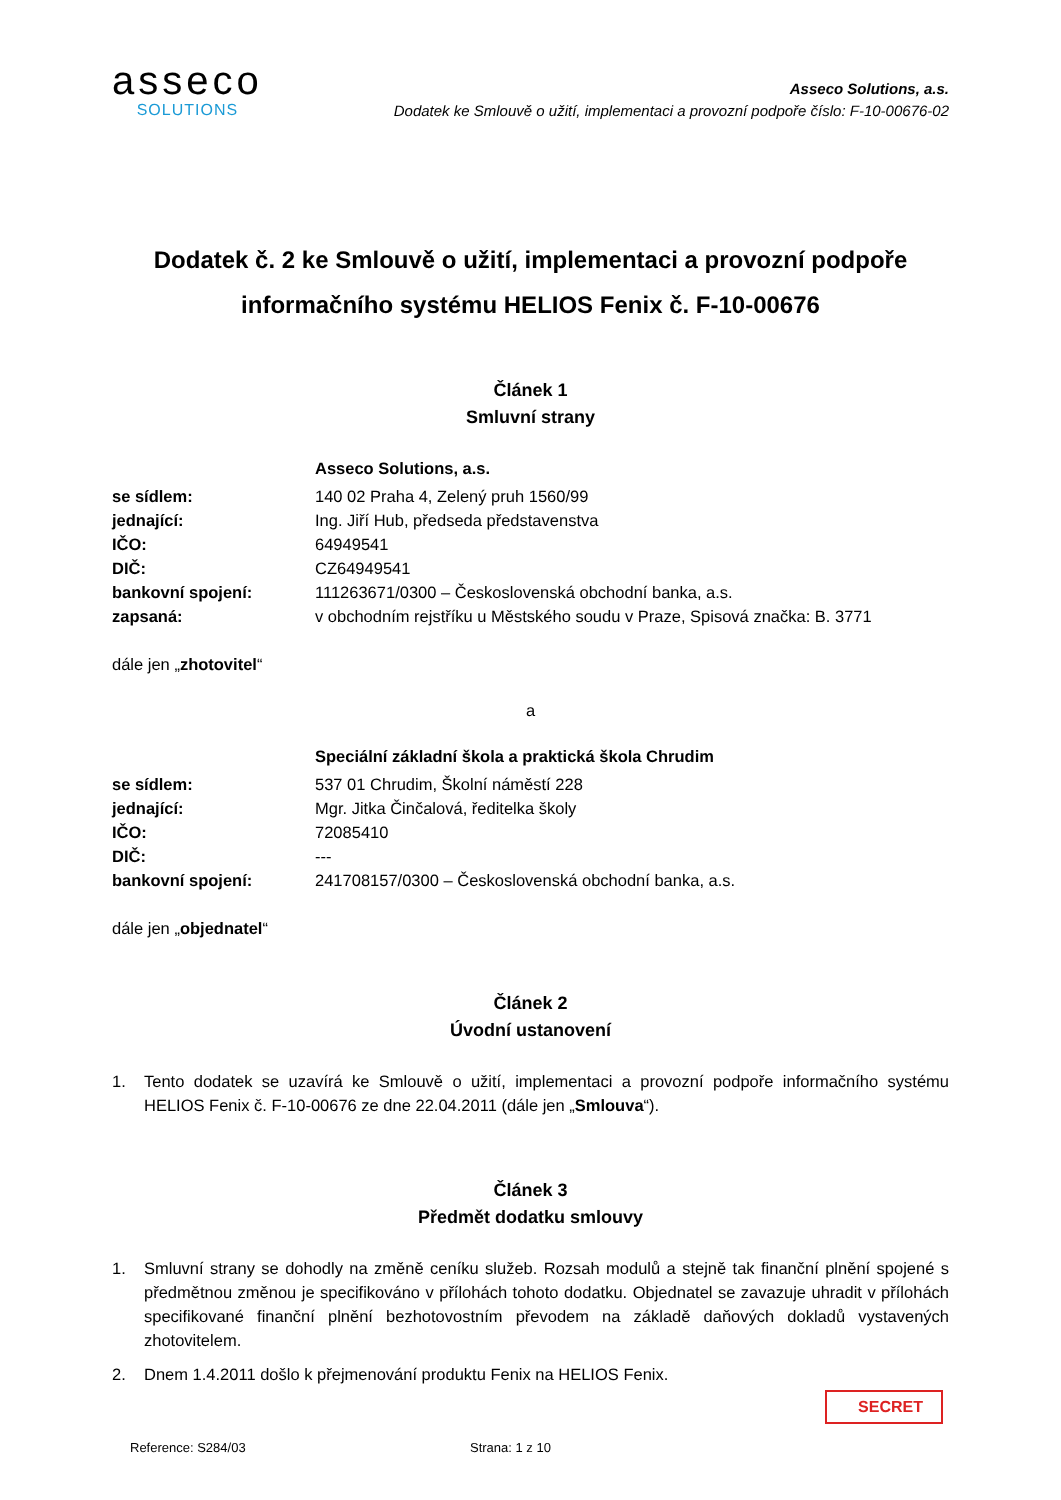asseco
SOLUTIONS
Asseco Solutions, a.s.
Dodatek ke Smlouvě o užití, implementaci a provozní podpoře číslo: F-10-00676-02
Dodatek č. 2 ke Smlouvě o užití, implementaci a provozní podpoře informačního systému HELIOS Fenix č. F-10-00676
Článek 1
Smluvní strany
Asseco Solutions, a.s.
se sídlem: 140 02 Praha 4, Zelený pruh 1560/99
jednající: Ing. Jiří Hub, předseda představenstva
IČO: 64949541
DIČ: CZ64949541
bankovní spojení: 111263671/0300 – Československá obchodní banka, a.s.
zapsaná: v obchodním rejstříku u Městského soudu v Praze, Spisová značka: B. 3771
dále jen „zhotovitel“
a
Speciální základní škola a praktická škola Chrudim
se sídlem: 537 01 Chrudim, Školní náměstí 228
jednající: Mgr. Jitka Činčalová, ředitelka školy
IČO: 72085410
DIČ: ---
bankovní spojení: 241708157/0300 – Československá obchodní banka, a.s.
dále jen „objednatel“
Článek 2
Úvodní ustanovení
1. Tento dodatek se uzavírá ke Smlouvě o užití, implementaci a provozní podpoře informačního systému HELIOS Fenix č. F-10-00676 ze dne 22.04.2011 (dále jen „Smlouva“).
Článek 3
Předmět dodatku smlouvy
1. Smluvní strany se dohodly na změně ceníku služeb. Rozsah modulů a stejně tak finanční plnění spojené s předmětnou změnou je specifikováno v přílohách tohoto dodatku. Objednatel se zavazuje uhradit v přílohách specifikované finanční plnění bezhotovostním převodem na základě daňových dokladů vystavených zhotovitelem.
2. Dnem 1.4.2011 došlo k přejmenování produktu Fenix na HELIOS Fenix.
SECRET
Reference: S284/03 Strana: 1 z 10